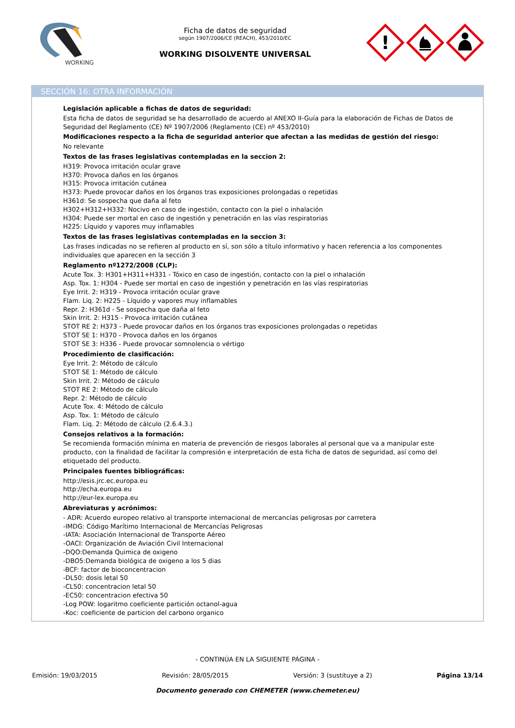WORKING
Ficha de datos de seguridad
según 1907/2006/CE (REACH), 453/2010/EC
WORKING DISOLVENTE UNIVERSAL
!
SECCIÓN 16: OTRA INFORMACIÓN
Legislación aplicable a fichas de datos de seguridad:
Esta ficha de datos de seguridad se ha desarrollado de acuerdo al ANEXO II-Guía para la elaboración de Fichas de Datos de Seguridad del Reglamento (CE) Nº 1907/2006 (Reglamento (CE) nº 453/2010)
Modificaciones respecto a la ficha de seguridad anterior que afectan a las medidas de gestión del riesgo:
No relevante
Textos de las frases legislativas contempladas en la seccion 2:
H319: Provoca irritación ocular grave
H370: Provoca daños en los órganos
H315: Provoca irritación cutánea
H373: Puede provocar daños en los órganos tras exposiciones prolongadas o repetidas
H361d: Se sospecha que daña al feto
H302+H312+H332: Nocivo en caso de ingestión, contacto con la piel o inhalación
H304: Puede ser mortal en caso de ingestión y penetración en las vías respiratorias
H225: Líquido y vapores muy inflamables
Textos de las frases legislativas contempladas en la seccion 3:
Las frases indicadas no se refieren al producto en sí, son sólo a título informativo y hacen referencia a los componentes individuales que aparecen en la sección 3
Reglamento nº1272/2008 (CLP):
Acute Tox. 3: H301+H311+H331 - Tóxico en caso de ingestión, contacto con la piel o inhalación
Asp. Tox. 1: H304 - Puede ser mortal en caso de ingestión y penetración en las vías respiratorias
Eye Irrit. 2: H319 - Provoca irritación ocular grave
Flam. Liq. 2: H225 - Líquido y vapores muy inflamables
Repr. 2: H361d - Se sospecha que daña al feto
Skin Irrit. 2: H315 - Provoca irritación cutánea
STOT RE 2: H373 - Puede provocar daños en los órganos tras exposiciones prolongadas o repetidas
STOT SE 1: H370 - Provoca daños en los órganos
STOT SE 3: H336 - Puede provocar somnolencia o vértigo
Procedimiento de clasificación:
Eye Irrit. 2: Método de cálculo
STOT SE 1: Método de cálculo
Skin Irrit. 2: Método de cálculo
STOT RE 2: Método de cálculo
Repr. 2: Método de cálculo
Acute Tox. 4: Método de cálculo
Asp. Tox. 1: Método de cálculo
Flam. Liq. 2: Método de cálculo (2.6.4.3.)
Consejos relativos a la formación:
Se recomienda formación mínima en materia de prevención de riesgos laborales al personal que va a manipular este producto, con la finalidad de facilitar la compresión e interpretación de esta ficha de datos de seguridad, así como del etiquetado del producto.
Principales fuentes bibliográficas:
http://esis.jrc.ec.europa.eu
http://echa.europa.eu
http://eur-lex.europa.eu
Abreviaturas y acrónimos:
- ADR: Acuerdo europeo relativo al transporte internacional de mercancías peligrosas por carretera
-IMDG: Código Marítimo Internacional de Mercancías Peligrosas
-IATA: Asociación Internacional de Transporte Aéreo
-OACI: Organización de Aviación Civil Internacional
-DQO:Demanda Quimica de oxigeno
-DBO5:Demanda biológica de oxigeno a los 5 dias
-BCF: factor de bioconcentracion
-DL50: dosis letal 50
-CL50: concentracion letal 50
-EC50: concentracion efectiva 50
-Log POW: logaritmo coeficiente partición octanol-agua
-Koc: coeficiente de particion del carbono organico
- CONTINÚA EN LA SIGUIENTE PÁGINA -
Emisión: 19/03/2015 Revisión: 28/05/2015 Versión: 3 (sustituye a 2) Página 13/14
Documento generado con CHEMETER (www.chemeter.eu)